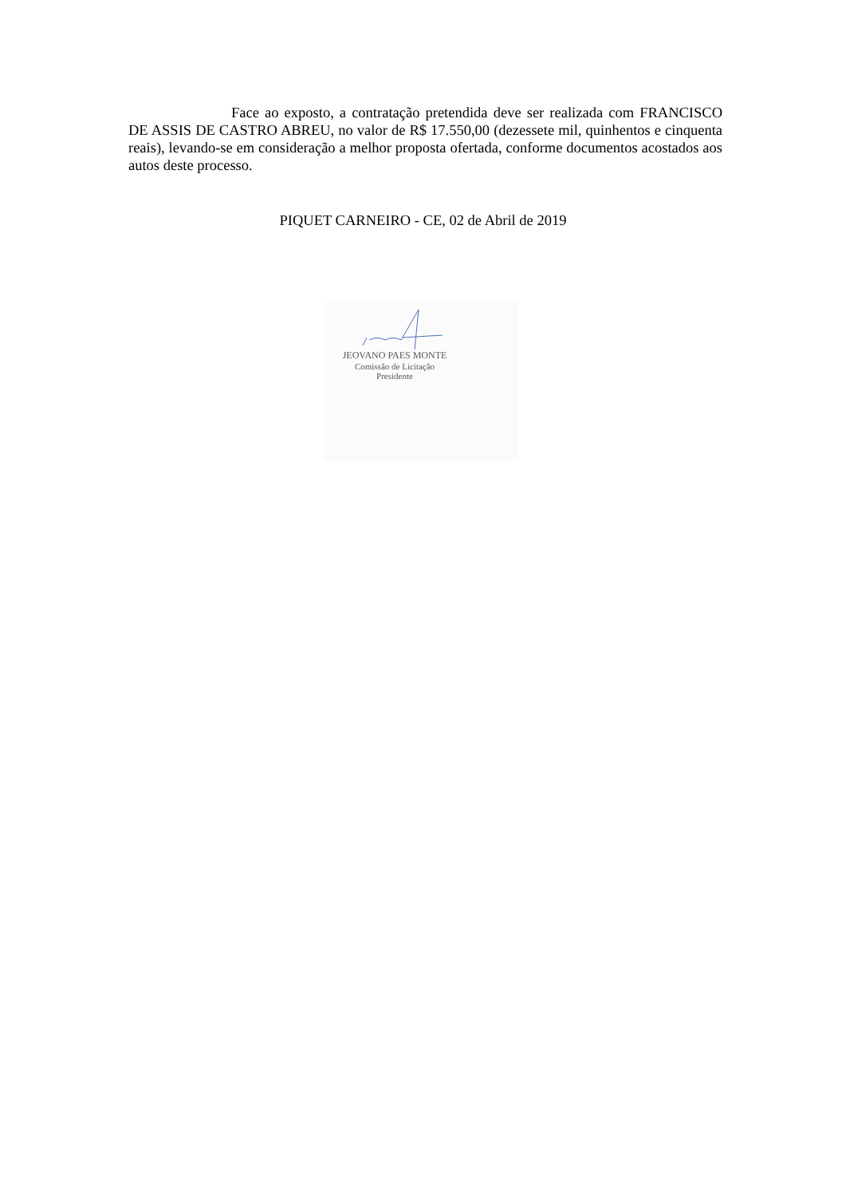Face ao exposto, a contratação pretendida deve ser realizada com FRANCISCO DE ASSIS DE CASTRO ABREU, no valor de R$ 17.550,00 (dezessete mil, quinhentos e cinquenta reais), levando-se em consideração a melhor proposta ofertada, conforme documentos acostados aos autos deste processo.
PIQUET CARNEIRO - CE, 02 de Abril de 2019
JEOVANO PAES MONTE
Comissão de Licitação
Presidente